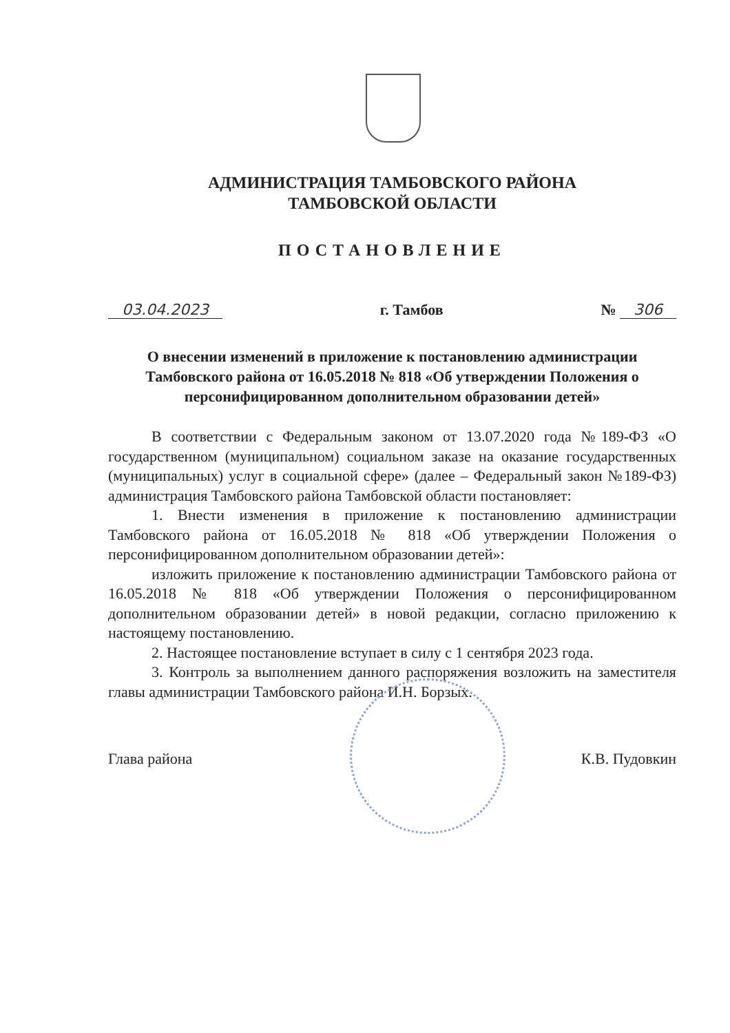АДМИНИСТРАЦИЯ ТАМБОВСКОГО РАЙОНА
ТАМБОВСКОЙ ОБЛАСТИ
ПОСТАНОВЛЕНИЕ
03.04.2023 г. Тамбов № 306
О внесении изменений в приложение к постановлению администрации Тамбовского района от 16.05.2018 № 818 «Об утверждении Положения о персонифицированном дополнительном образовании детей»
В соответствии с Федеральным законом от 13.07.2020 года №189-ФЗ «О государственном (муниципальном) социальном заказе на оказание государственных (муниципальных) услуг в социальной сфере» (далее – Федеральный закон №189-ФЗ) администрация Тамбовского района Тамбовской области постановляет:
1. Внести изменения в приложение к постановлению администрации Тамбовского района от 16.05.2018 № 818 «Об утверждении Положения о персонифицированном дополнительном образовании детей»:
изложить приложение к постановлению администрации Тамбовского района от 16.05.2018 № 818 «Об утверждении Положения о персонифицированном дополнительном образовании детей» в новой редакции, согласно приложению к настоящему постановлению.
2. Настоящее постановление вступает в силу с 1 сентября 2023 года.
3. Контроль за выполнением данного распоряжения возложить на заместителя главы администрации Тамбовского района И.Н. Борзых.
Глава района К.В. Пудовкин